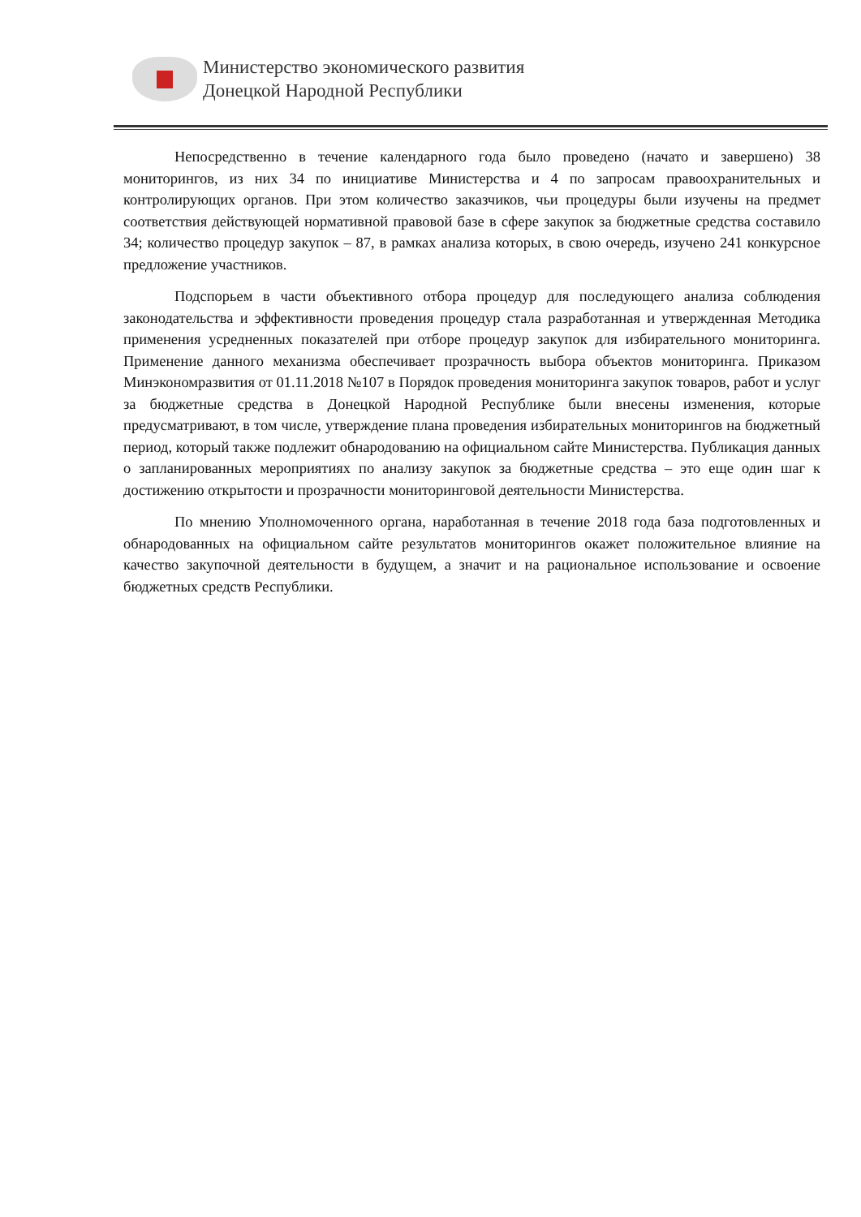Министерство экономического развития
Донецкой Народной Республики
Непосредственно в течение календарного года было проведено (начато и завершено) 38 мониторингов, из них 34 по инициативе Министерства и 4 по запросам правоохранительных и контролирующих органов. При этом количество заказчиков, чьи процедуры были изучены на предмет соответствия действующей нормативной правовой базе в сфере закупок за бюджетные средства составило 34; количество процедур закупок – 87, в рамках анализа которых, в свою очередь, изучено 241 конкурсное предложение участников.
Подспорьем в части объективного отбора процедур для последующего анализа соблюдения законодательства и эффективности проведения процедур стала разработанная и утвержденная Методика применения усредненных показателей при отборе процедур закупок для избирательного мониторинга. Применение данного механизма обеспечивает прозрачность выбора объектов мониторинга. Приказом Минэкономразвития от 01.11.2018 №107 в Порядок проведения мониторинга закупок товаров, работ и услуг за бюджетные средства в Донецкой Народной Республике были внесены изменения, которые предусматривают, в том числе, утверждение плана проведения избирательных мониторингов на бюджетный период, который также подлежит обнародованию на официальном сайте Министерства. Публикация данных о запланированных мероприятиях по анализу закупок за бюджетные средства – это еще один шаг к достижению открытости и прозрачности мониторинговой деятельности Министерства.
По мнению Уполномоченного органа, наработанная в течение 2018 года база подготовленных и обнародованных на официальном сайте результатов мониторингов окажет положительное влияние на качество закупочной деятельности в будущем, а значит и на рациональное использование и освоение бюджетных средств Республики.